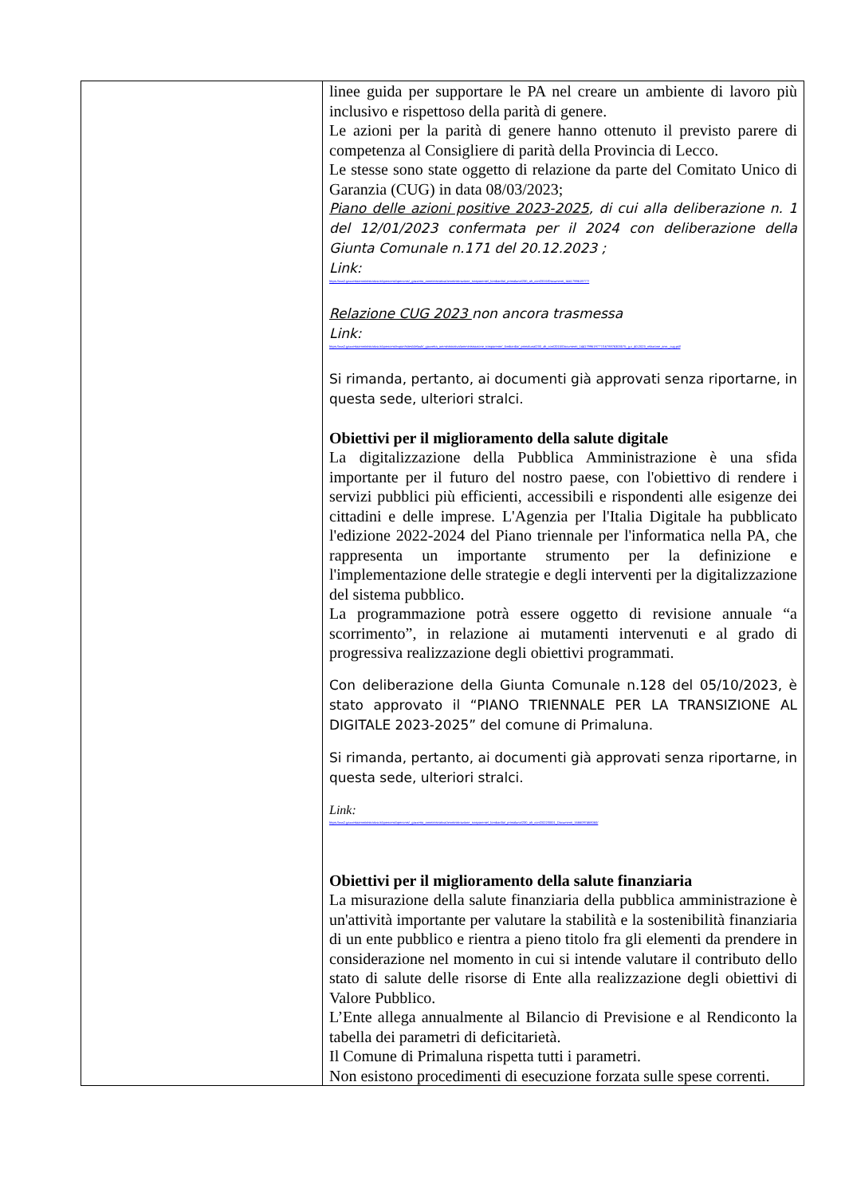| | linee guida per supportare le PA nel creare un ambiente di lavoro più inclusivo e rispettoso della parità di genere. Le azioni per la parità di genere hanno ottenuto il previsto parere di competenza al Consigliere di parità della Provincia di Lecco. Le stesse sono state oggetto di relazione da parte del Comitato Unico di Garanzia (CUG) in data 08/03/2023; Piano delle azioni positive 2023-2025 , di cui alla deliberazione n. 1 del 12/01/2023 confermata per il 2024 con deliberazione della Giunta Comunale n.171 del 20.12.2023 ; Link: https://ww2.gazzettaamministrativa.it/opencms/opencms/_gazzetta_amministrativa/amministrazione_trasparente/_lombardia/_primaluna/230_alt_con/2015/Documenti_1441799619777/ Relazione CUG 2023 non ancora trasmessa Link: https://ww2.gazzettaamministrativa.it/opencms/export/sites/default/_gazzetta_amministrativa/amministrazione_trasparente/_lombardia/_primaluna/230_alt_con/2015/Documenti_1441799619777/1678876303575_g.c_40.2023_relazione_ann._cug.pdf Si rimanda, pertanto, ai documenti già approvati senza riportarne, in questa sede, ulteriori stralci. Obiettivi per il miglioramento della salute digitale La digitalizzazione della Pubblica Amministrazione è una sfida importante per il futuro del nostro paese, con l'obiettivo di rendere i servizi pubblici più efficienti, accessibili e rispondenti alle esigenze dei cittadini e delle imprese. L'Agenzia per l'Italia Digitale ha pubblicato l'edizione 2022-2024 del Piano triennale per l'informatica nella PA, che rappresenta un importante strumento per la definizione e l'implementazione delle strategie e degli interventi per la digitalizzazione del sistema pubblico. La programmazione potrà essere oggetto di revisione annuale “a scorrimento”, in relazione ai mutamenti intervenuti e al grado di progressiva realizzazione degli obiettivi programmati. Con deliberazione della Giunta Comunale n.128 del 05/10/2023, è stato approvato il “PIANO TRIENNALE PER LA TRANSIZIONE AL DIGITALE 2023-2025” del comune di Primaluna. Si rimanda, pertanto, ai documenti già approvati senza riportarne, in questa sede, ulteriori stralci. Link: https://ww2.gazzettaamministrativa.it/opencms/opencms/_gazzetta_amministrativa/amministrazione_trasparente/_lombardia/_primaluna/230_alt_con/2022/0001_Documenti_1666097468060/ Obiettivi per il miglioramento della salute finanziaria La misurazione della salute finanziaria della pubblica amministrazione è un'attività importante per valutare la stabilità e la sostenibilità finanziaria di un ente pubblico e rientra a pieno titolo fra gli elementi da prendere in considerazione nel momento in cui si intende valutare il contributo dello stato di salute delle risorse di Ente alla realizzazione degli obiettivi di Valore Pubblico. L’Ente allega annualmente al Bilancio di Previsione e al Rendiconto la tabella dei parametri di deficitarietà. Il Comune di Primaluna rispetta tutti i parametri. Non esistono procedimenti di esecuzione forzata sulle spese correnti. |